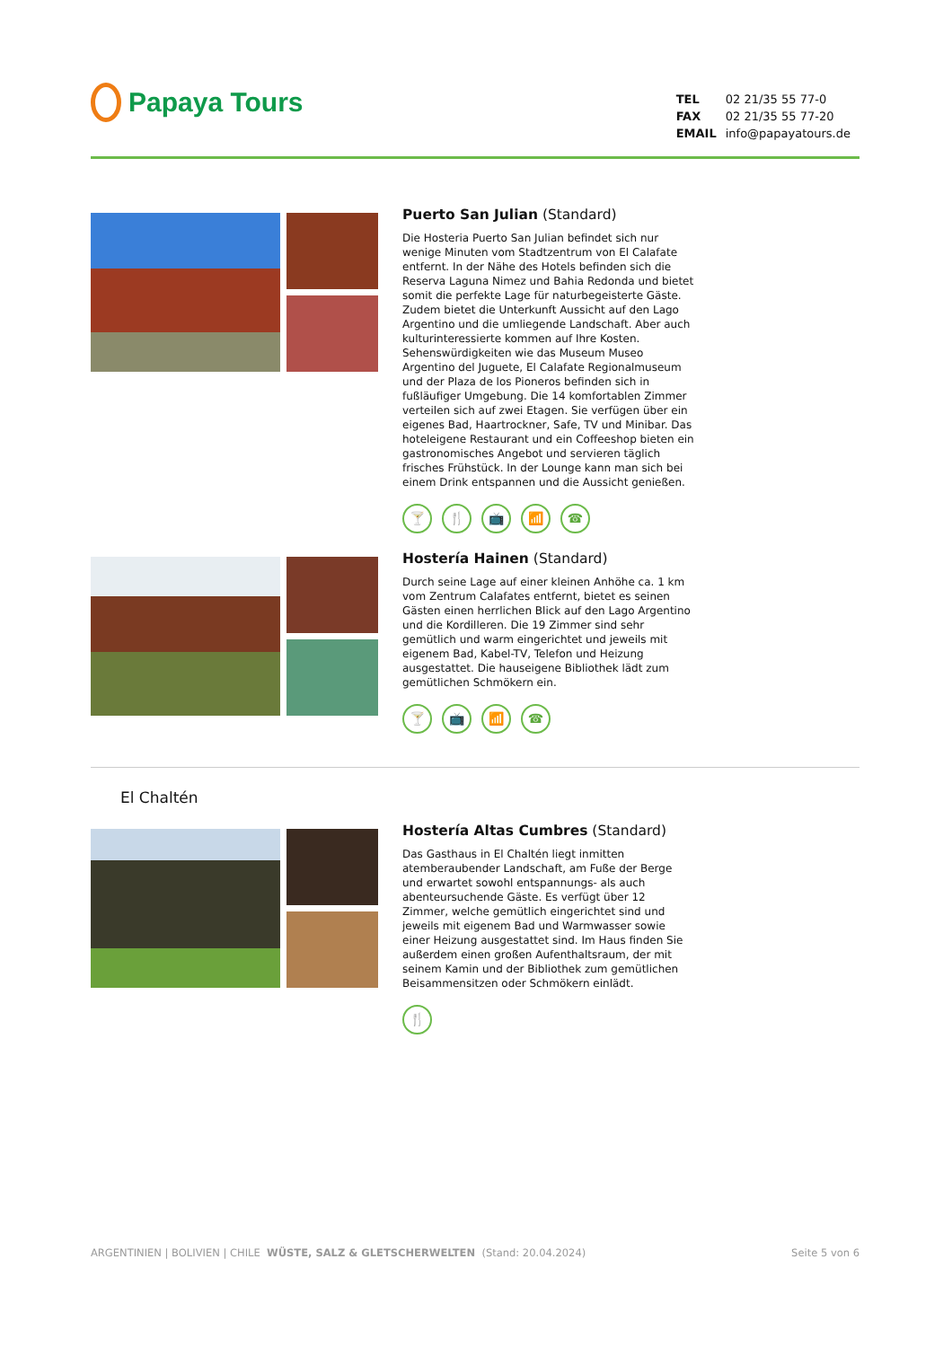Papaya Tours
| TEL | 02 21/35 55 77-0 |
| FAX | 02 21/35 55 77-20 |
| EMAIL | info@papayatours.de |
Puerto San Julian (Standard)
Die Hosteria Puerto San Julian befindet sich nur wenige Minuten vom Stadtzentrum von El Calafate entfernt. In der Nähe des Hotels befinden sich die Reserva Laguna Nimez und Bahia Redonda und bietet somit die perfekte Lage für naturbegeisterte Gäste. Zudem bietet die Unterkunft Aussicht auf den Lago Argentino und die umliegende Landschaft. Aber auch kulturinteressierte kommen auf Ihre Kosten. Sehenswürdigkeiten wie das Museum Museo Argentino del Juguete, El Calafate Regionalmuseum und der Plaza de los Pioneros befinden sich in fußläufiger Umgebung. Die 14 komfortablen Zimmer verteilen sich auf zwei Etagen. Sie verfügen über ein eigenes Bad, Haartrockner, Safe, TV und Minibar. Das hoteleigene Restaurant und ein Coffeeshop bieten ein gastronomisches Angebot und servieren täglich frisches Frühstück. In der Lounge kann man sich bei einem Drink entspannen und die Aussicht genießen.
🍸 🍴 📺 📶 ☎
Hostería Hainen (Standard)
Durch seine Lage auf einer kleinen Anhöhe ca. 1 km vom Zentrum Calafates entfernt, bietet es seinen Gästen einen herrlichen Blick auf den Lago Argentino und die Kordilleren. Die 19 Zimmer sind sehr gemütlich und warm eingerichtet und jeweils mit eigenem Bad, Kabel-TV, Telefon und Heizung ausgestattet. Die hauseigene Bibliothek lädt zum gemütlichen Schmökern ein.
🍸 📺 📶 ☎
El Chaltén
Hostería Altas Cumbres (Standard)
Das Gasthaus in El Chaltén liegt inmitten atemberaubender Landschaft, am Fuße der Berge und erwartet sowohl entspannungs- als auch abenteursuchende Gäste. Es verfügt über 12 Zimmer, welche gemütlich eingerichtet sind und jeweils mit eigenem Bad und Warmwasser sowie einer Heizung ausgestattet sind. Im Haus finden Sie außerdem einen großen Aufenthaltsraum, der mit seinem Kamin und der Bibliothek zum gemütlichen Beisammensitzen oder Schmökern einlädt.
🍴
ARGENTINIEN | BOLIVIEN | CHILE WÜSTE, SALZ & GLETSCHERWELTEN (Stand: 20.04.2024) Seite 5 von 6